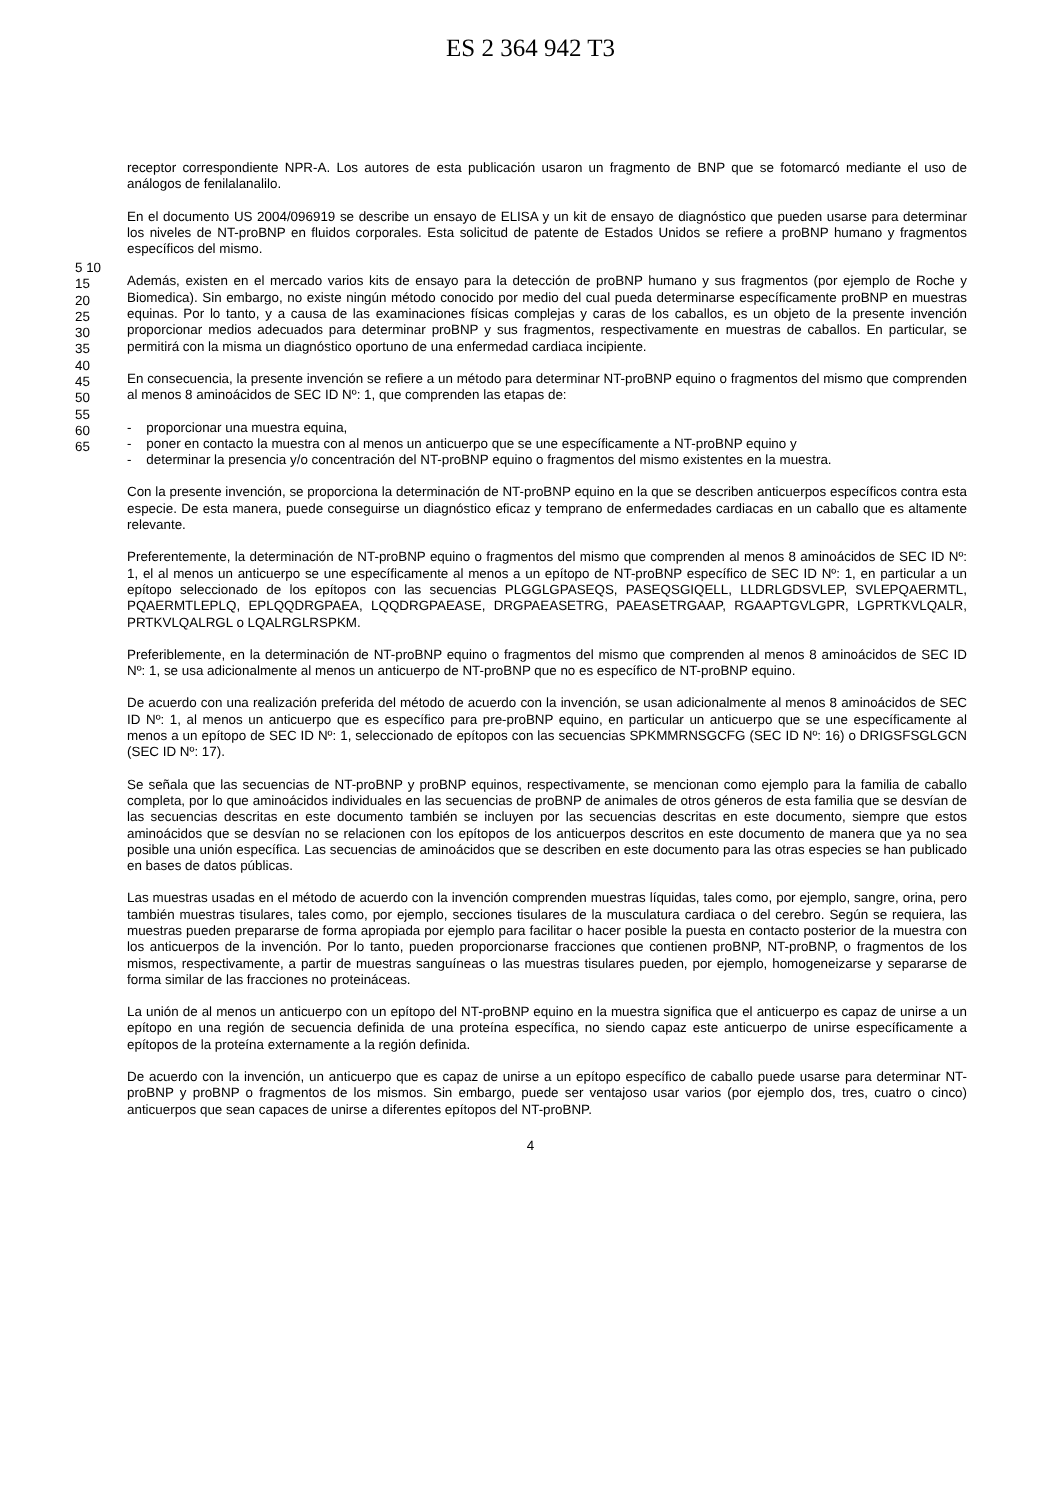ES 2 364 942 T3
receptor correspondiente NPR-A. Los autores de esta publicación usaron un fragmento de BNP que se fotomarcó mediante el uso de análogos de fenilalanalilo.
En el documento US 2004/096919 se describe un ensayo de ELISA y un kit de ensayo de diagnóstico que pueden usarse para determinar los niveles de NT-proBNP en fluidos corporales. Esta solicitud de patente de Estados Unidos se refiere a proBNP humano y fragmentos específicos del mismo.
Además, existen en el mercado varios kits de ensayo para la detección de proBNP humano y sus fragmentos (por ejemplo de Roche y Biomedica). Sin embargo, no existe ningún método conocido por medio del cual pueda determinarse específicamente proBNP en muestras equinas. Por lo tanto, y a causa de las examinaciones físicas complejas y caras de los caballos, es un objeto de la presente invención proporcionar medios adecuados para determinar proBNP y sus fragmentos, respectivamente en muestras de caballos. En particular, se permitirá con la misma un diagnóstico oportuno de una enfermedad cardiaca incipiente.
En consecuencia, la presente invención se refiere a un método para determinar NT-proBNP equino o fragmentos del mismo que comprenden al menos 8 aminoácidos de SEC ID Nº: 1, que comprenden las etapas de:
- proporcionar una muestra equina,
- poner en contacto la muestra con al menos un anticuerpo que se une específicamente a NT-proBNP equino y
- determinar la presencia y/o concentración del NT-proBNP equino o fragmentos del mismo existentes en la muestra.
Con la presente invención, se proporciona la determinación de NT-proBNP equino en la que se describen anticuerpos específicos contra esta especie. De esta manera, puede conseguirse un diagnóstico eficaz y temprano de enfermedades cardiacas en un caballo que es altamente relevante.
Preferentemente, la determinación de NT-proBNP equino o fragmentos del mismo que comprenden al menos 8 aminoácidos de SEC ID Nº: 1, el al menos un anticuerpo se une específicamente al menos a un epítopo de NT-proBNP específico de SEC ID Nº: 1, en particular a un epítopo seleccionado de los epítopos con las secuencias PLGGLGPASEQS, PASEQSGIQELL, LLDRLGDSVLEP, SVLEPQAERMTL, PQAERMTLEPLQ, EPLQQDRGPAEA, LQQDRGPAEASE, DRGPAEASETRG, PAEASETRGAAP, RGAAPTGVLGPR, LGPRTKVLQALR, PRTKVLQALRGL o LQALRGLRSPKM.
Preferiblemente, en la determinación de NT-proBNP equino o fragmentos del mismo que comprenden al menos 8 aminoácidos de SEC ID Nº: 1, se usa adicionalmente al menos un anticuerpo de NT-proBNP que no es específico de NT-proBNP equino.
De acuerdo con una realización preferida del método de acuerdo con la invención, se usan adicionalmente al menos 8 aminoácidos de SEC ID Nº: 1, al menos un anticuerpo que es específico para pre-proBNP equino, en particular un anticuerpo que se une específicamente al menos a un epítopo de SEC ID Nº: 1, seleccionado de epítopos con las secuencias SPKMMRNSGCFG (SEC ID Nº: 16) o DRIGSFSGLGCN (SEC ID Nº: 17).
Se señala que las secuencias de NT-proBNP y proBNP equinos, respectivamente, se mencionan como ejemplo para la familia de caballo completa, por lo que aminoácidos individuales en las secuencias de proBNP de animales de otros géneros de esta familia que se desvían de las secuencias descritas en este documento también se incluyen por las secuencias descritas en este documento, siempre que estos aminoácidos que se desvían no se relacionen con los epítopos de los anticuerpos descritos en este documento de manera que ya no sea posible una unión específica. Las secuencias de aminoácidos que se describen en este documento para las otras especies se han publicado en bases de datos públicas.
Las muestras usadas en el método de acuerdo con la invención comprenden muestras líquidas, tales como, por ejemplo, sangre, orina, pero también muestras tisulares, tales como, por ejemplo, secciones tisulares de la musculatura cardiaca o del cerebro. Según se requiera, las muestras pueden prepararse de forma apropiada por ejemplo para facilitar o hacer posible la puesta en contacto posterior de la muestra con los anticuerpos de la invención. Por lo tanto, pueden proporcionarse fracciones que contienen proBNP, NT-proBNP, o fragmentos de los mismos, respectivamente, a partir de muestras sanguíneas o las muestras tisulares pueden, por ejemplo, homogeneizarse y separarse de forma similar de las fracciones no proteináceas.
La unión de al menos un anticuerpo con un epítopo del NT-proBNP equino en la muestra significa que el anticuerpo es capaz de unirse a un epítopo en una región de secuencia definida de una proteína específica, no siendo capaz este anticuerpo de unirse específicamente a epítopos de la proteína externamente a la región definida.
De acuerdo con la invención, un anticuerpo que es capaz de unirse a un epítopo específico de caballo puede usarse para determinar NT-proBNP y proBNP o fragmentos de los mismos. Sin embargo, puede ser ventajoso usar varios (por ejemplo dos, tres, cuatro o cinco) anticuerpos que sean capaces de unirse a diferentes epítopos del NT-proBNP.
5 10 15 20 25 30 35 40 45 50 55 60 65
4